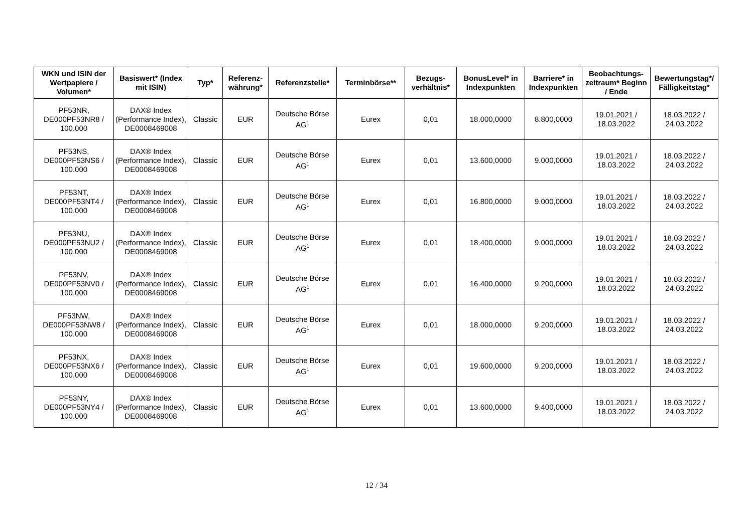| WKN und ISIN der Wertpapiere / Volumen* | Basiswert* (Index mit ISIN) | Typ* | Referenz-währung* | Referenzstelle* | Terminbörse** | Bezugs-verhältnis* | BonusLevel* in Indexpunkten | Barriere* in Indexpunkten | Beobachtungs-zeitraum* Beginn / Ende | Bewertungstag*/ Fälligkeitstag* |
| --- | --- | --- | --- | --- | --- | --- | --- | --- | --- | --- |
| PF53NR, DE000PF53NR8 / 100.000 | DAX® Index (Performance Index), DE0008469008 | Classic | EUR | Deutsche Börse AG<sup>1</sup> | Eurex | 0,01 | 18.000,0000 | 8.800,0000 | 19.01.2021 / 18.03.2022 | 18.03.2022 / 24.03.2022 |
| PF53NS, DE000PF53NS6 / 100.000 | DAX® Index (Performance Index), DE0008469008 | Classic | EUR | Deutsche Börse AG<sup>1</sup> | Eurex | 0,01 | 13.600,0000 | 9.000,0000 | 19.01.2021 / 18.03.2022 | 18.03.2022 / 24.03.2022 |
| PF53NT, DE000PF53NT4 / 100.000 | DAX® Index (Performance Index), DE0008469008 | Classic | EUR | Deutsche Börse AG<sup>1</sup> | Eurex | 0,01 | 16.800,0000 | 9.000,0000 | 19.01.2021 / 18.03.2022 | 18.03.2022 / 24.03.2022 |
| PF53NU, DE000PF53NU2 / 100.000 | DAX® Index (Performance Index), DE0008469008 | Classic | EUR | Deutsche Börse AG<sup>1</sup> | Eurex | 0,01 | 18.400,0000 | 9.000,0000 | 19.01.2021 / 18.03.2022 | 18.03.2022 / 24.03.2022 |
| PF53NV, DE000PF53NV0 / 100.000 | DAX® Index (Performance Index), DE0008469008 | Classic | EUR | Deutsche Börse AG<sup>1</sup> | Eurex | 0,01 | 16.400,0000 | 9.200,0000 | 19.01.2021 / 18.03.2022 | 18.03.2022 / 24.03.2022 |
| PF53NW, DE000PF53NW8 / 100.000 | DAX® Index (Performance Index), DE0008469008 | Classic | EUR | Deutsche Börse AG<sup>1</sup> | Eurex | 0,01 | 18.000,0000 | 9.200,0000 | 19.01.2021 / 18.03.2022 | 18.03.2022 / 24.03.2022 |
| PF53NX, DE000PF53NX6 / 100.000 | DAX® Index (Performance Index), DE0008469008 | Classic | EUR | Deutsche Börse AG<sup>1</sup> | Eurex | 0,01 | 19.600,0000 | 9.200,0000 | 19.01.2021 / 18.03.2022 | 18.03.2022 / 24.03.2022 |
| PF53NY, DE000PF53NY4 / 100.000 | DAX® Index (Performance Index), DE0008469008 | Classic | EUR | Deutsche Börse AG<sup>1</sup> | Eurex | 0,01 | 13.600,0000 | 9.400,0000 | 19.01.2021 / 18.03.2022 | 18.03.2022 / 24.03.2022 |
12 / 34